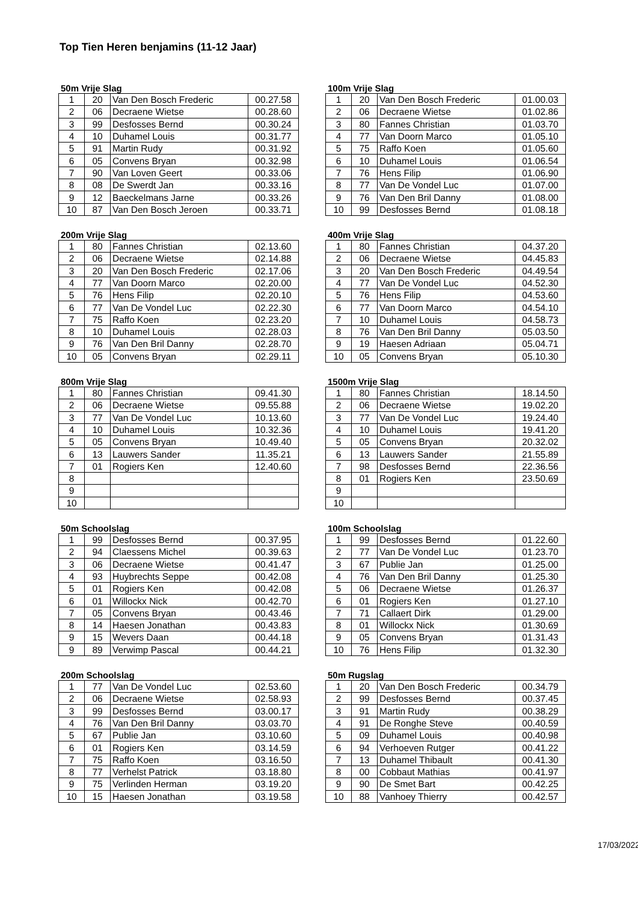Top Tien Heren benjamins (11-12 Jaar)
50m Vrije Slag
| 1 | 20 | Van Den Bosch Frederic | 00.27.58 |
| 2 | 06 | Decraene Wietse | 00.28.60 |
| 3 | 99 | Desfosses Bernd | 00.30.24 |
| 4 | 10 | Duhamel Louis | 00.31.77 |
| 5 | 91 | Martin Rudy | 00.31.92 |
| 6 | 05 | Convens Bryan | 00.32.98 |
| 7 | 90 | Van Loven Geert | 00.33.06 |
| 8 | 08 | De Swerdt Jan | 00.33.16 |
| 9 | 12 | Baeckelmans Jarne | 00.33.26 |
| 10 | 87 | Van Den Bosch Jeroen | 00.33.71 |
100m Vrije Slag
| 1 | 20 | Van Den Bosch Frederic | 01.00.03 |
| 2 | 06 | Decraene Wietse | 01.02.86 |
| 3 | 80 | Fannes Christian | 01.03.70 |
| 4 | 77 | Van Doorn Marco | 01.05.10 |
| 5 | 75 | Raffo Koen | 01.05.60 |
| 6 | 10 | Duhamel Louis | 01.06.54 |
| 7 | 76 | Hens Filip | 01.06.90 |
| 8 | 77 | Van De Vondel Luc | 01.07.00 |
| 9 | 76 | Van Den Bril Danny | 01.08.00 |
| 10 | 99 | Desfosses Bernd | 01.08.18 |
200m Vrije Slag
| 1 | 80 | Fannes Christian | 02.13.60 |
| 2 | 06 | Decraene Wietse | 02.14.88 |
| 3 | 20 | Van Den Bosch Frederic | 02.17.06 |
| 4 | 77 | Van Doorn Marco | 02.20.00 |
| 5 | 76 | Hens Filip | 02.20.10 |
| 6 | 77 | Van De Vondel Luc | 02.22.30 |
| 7 | 75 | Raffo Koen | 02.23.20 |
| 8 | 10 | Duhamel Louis | 02.28.03 |
| 9 | 76 | Van Den Bril Danny | 02.28.70 |
| 10 | 05 | Convens Bryan | 02.29.11 |
400m Vrije Slag
| 1 | 80 | Fannes Christian | 04.37.20 |
| 2 | 06 | Decraene Wietse | 04.45.83 |
| 3 | 20 | Van Den Bosch Frederic | 04.49.54 |
| 4 | 77 | Van De Vondel Luc | 04.52.30 |
| 5 | 76 | Hens Filip | 04.53.60 |
| 6 | 77 | Van Doorn Marco | 04.54.10 |
| 7 | 10 | Duhamel Louis | 04.58.73 |
| 8 | 76 | Van Den Bril Danny | 05.03.50 |
| 9 | 19 | Haesen Adriaan | 05.04.71 |
| 10 | 05 | Convens Bryan | 05.10.30 |
800m Vrije Slag
| 1 | 80 | Fannes Christian | 09.41.30 |
| 2 | 06 | Decraene Wietse | 09.55.88 |
| 3 | 77 | Van De Vondel Luc | 10.13.60 |
| 4 | 10 | Duhamel Louis | 10.32.36 |
| 5 | 05 | Convens Bryan | 10.49.40 |
| 6 | 13 | Lauwers Sander | 11.35.21 |
| 7 | 01 | Rogiers Ken | 12.40.60 |
| 8 | | | |
| 9 | | | |
| 10 | | | |
1500m Vrije Slag
| 1 | 80 | Fannes Christian | 18.14.50 |
| 2 | 06 | Decraene Wietse | 19.02.20 |
| 3 | 77 | Van De Vondel Luc | 19.24.40 |
| 4 | 10 | Duhamel Louis | 19.41.20 |
| 5 | 05 | Convens Bryan | 20.32.02 |
| 6 | 13 | Lauwers Sander | 21.55.89 |
| 7 | 98 | Desfosses Bernd | 22.36.56 |
| 8 | 01 | Rogiers Ken | 23.50.69 |
| 9 | | | |
| 10 | | | |
50m Schoolslag
| 1 | 99 | Desfosses Bernd | 00.37.95 |
| 2 | 94 | Claessens Michel | 00.39.63 |
| 3 | 06 | Decraene Wietse | 00.41.47 |
| 4 | 93 | Huybrechts Seppe | 00.42.08 |
| 5 | 01 | Rogiers Ken | 00.42.08 |
| 6 | 01 | Willockx Nick | 00.42.70 |
| 7 | 05 | Convens Bryan | 00.43.46 |
| 8 | 14 | Haesen Jonathan | 00.43.83 |
| 9 | 15 | Wevers Daan | 00.44.18 |
| 9 | 89 | Verwimp Pascal | 00.44.21 |
100m Schoolslag
| 1 | 99 | Desfosses Bernd | 01.22.60 |
| 2 | 77 | Van De Vondel Luc | 01.23.70 |
| 3 | 67 | Publie Jan | 01.25.00 |
| 4 | 76 | Van Den Bril Danny | 01.25.30 |
| 5 | 06 | Decraene Wietse | 01.26.37 |
| 6 | 01 | Rogiers Ken | 01.27.10 |
| 7 | 71 | Callaert Dirk | 01.29.00 |
| 8 | 01 | Willockx Nick | 01.30.69 |
| 9 | 05 | Convens Bryan | 01.31.43 |
| 10 | 76 | Hens Filip | 01.32.30 |
200m Schoolslag
| 1 | 77 | Van De Vondel Luc | 02.53.60 |
| 2 | 06 | Decraene Wietse | 02.58.93 |
| 3 | 99 | Desfosses Bernd | 03.00.17 |
| 4 | 76 | Van Den Bril Danny | 03.03.70 |
| 5 | 67 | Publie Jan | 03.10.60 |
| 6 | 01 | Rogiers Ken | 03.14.59 |
| 7 | 75 | Raffo Koen | 03.16.50 |
| 8 | 77 | Verhelst Patrick | 03.18.80 |
| 9 | 75 | Verlinden Herman | 03.19.20 |
| 10 | 15 | Haesen Jonathan | 03.19.58 |
50m Rugslag
| 1 | 20 | Van Den Bosch Frederic | 00.34.79 |
| 2 | 99 | Desfosses Bernd | 00.37.45 |
| 3 | 91 | Martin Rudy | 00.38.29 |
| 4 | 91 | De Ronghe Steve | 00.40.59 |
| 5 | 09 | Duhamel Louis | 00.40.98 |
| 6 | 94 | Verhoeven Rutger | 00.41.22 |
| 7 | 13 | Duhamel Thibault | 00.41.30 |
| 8 | 00 | Cobbaut Mathias | 00.41.97 |
| 9 | 90 | De Smet Bart | 00.42.25 |
| 10 | 88 | Vanhoey Thierry | 00.42.57 |
17/03/2022